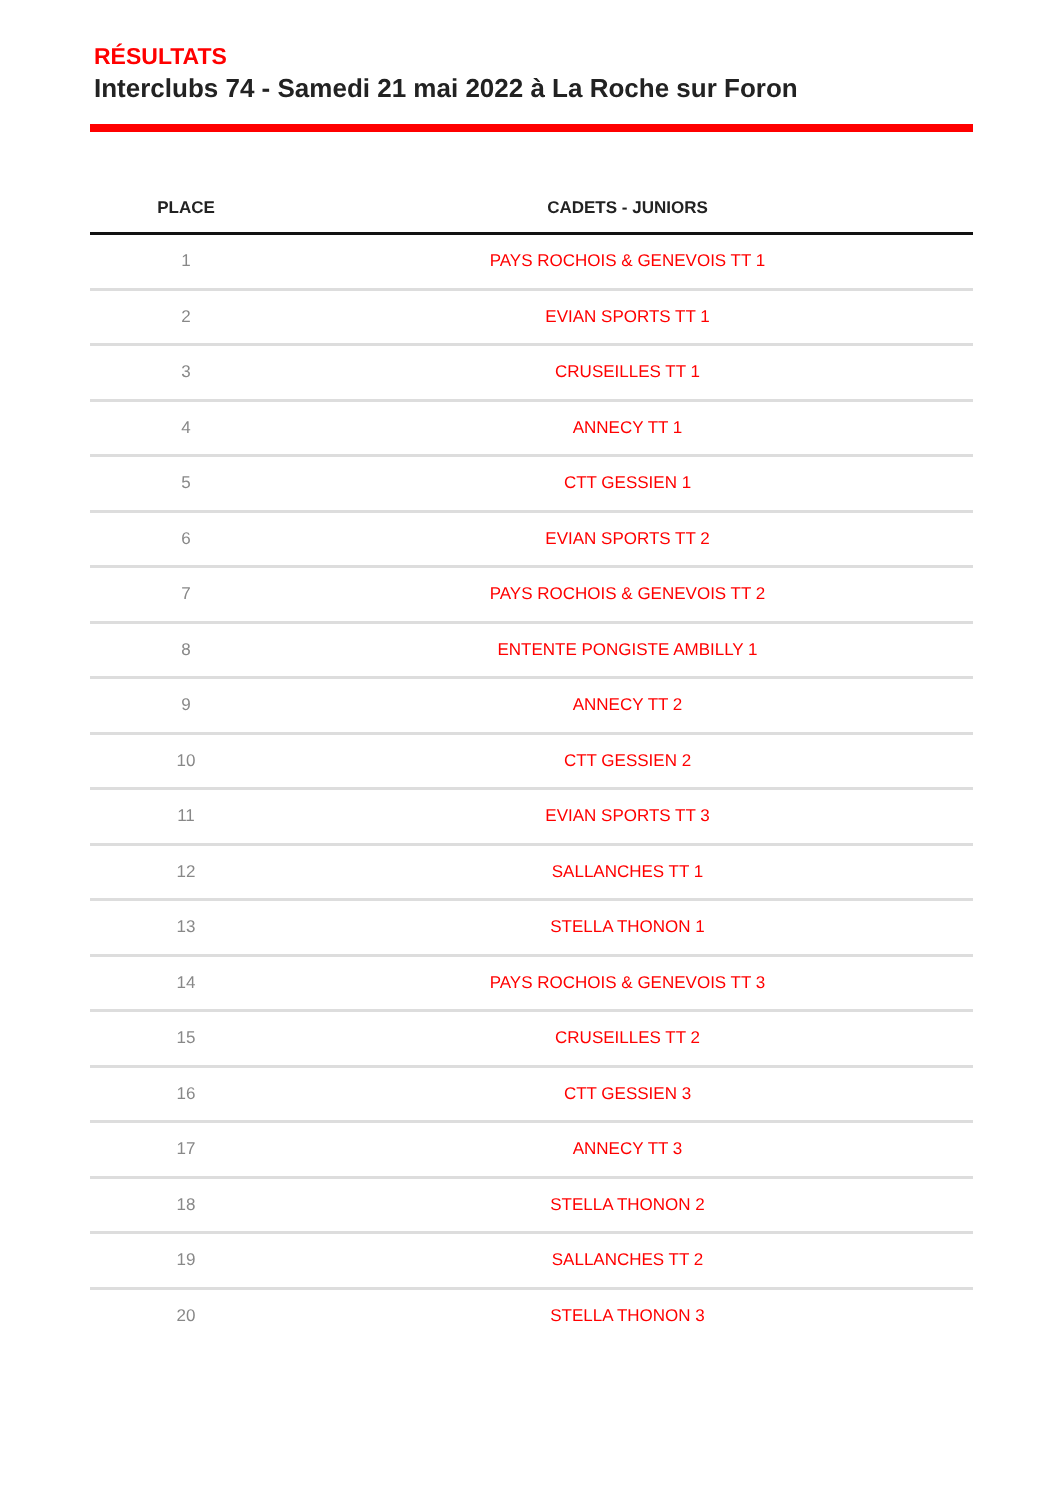RÉSULTATS
Interclubs 74 - Samedi 21 mai 2022 à La Roche sur Foron
| PLACE | CADETS - JUNIORS |
| --- | --- |
| 1 | PAYS ROCHOIS & GENEVOIS TT 1 |
| 2 | EVIAN SPORTS TT 1 |
| 3 | CRUSEILLES TT 1 |
| 4 | ANNECY TT 1 |
| 5 | CTT GESSIEN 1 |
| 6 | EVIAN SPORTS TT 2 |
| 7 | PAYS ROCHOIS & GENEVOIS TT 2 |
| 8 | ENTENTE PONGISTE AMBILLY 1 |
| 9 | ANNECY TT 2 |
| 10 | CTT GESSIEN 2 |
| 11 | EVIAN SPORTS TT 3 |
| 12 | SALLANCHES TT 1 |
| 13 | STELLA THONON 1 |
| 14 | PAYS ROCHOIS & GENEVOIS TT 3 |
| 15 | CRUSEILLES TT 2 |
| 16 | CTT GESSIEN 3 |
| 17 | ANNECY TT 3 |
| 18 | STELLA THONON 2 |
| 19 | SALLANCHES TT 2 |
| 20 | STELLA THONON 3 |